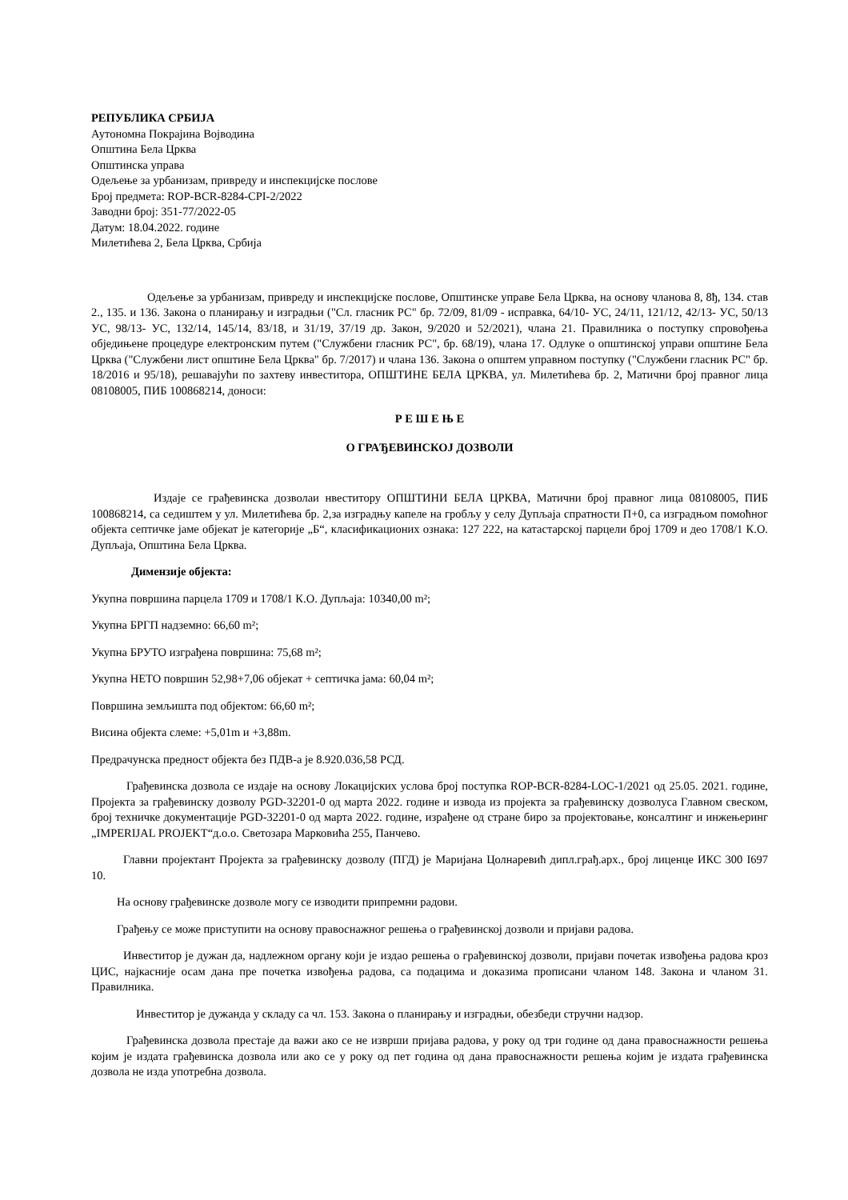РЕПУБЛИКА СРБИЈА
Аутономна Покрајина Војводина
Општина Бела Црква
Општинска управа
Одељење за урбанизам, привреду и инспекцијске послове
Број предмета: ROP-BCR-8284-CPI-2/2022
Заводни број: 351-77/2022-05
Датум: 18.04.2022. године
Милетићева 2, Бела Црква, Србија
Одељење за урбанизам, привреду и инспекцијске послове, Општинске управе Бела Црква, на основу чланова 8, 8ђ, 134. став 2., 135. и 136. Закона о планирању и изградњи ("Сл. гласник РС" бр. 72/09, 81/09 - исправка, 64/10- УС, 24/11, 121/12, 42/13- УС, 50/13 УС, 98/13- УС, 132/14, 145/14, 83/18, и 31/19, 37/19 др. Закон, 9/2020 и 52/2021), члана 21. Правилника о поступку спровођења обједињене процедуре електронским путем ("Службени гласник РС", бр. 68/19), члана 17. Одлуке о општинској управи општине Бела Црква ("Службени лист општине Бела Црква" бр. 7/2017) и члана 136. Закона о општем управном поступку ("Службени гласник РС" бр. 18/2016 и 95/18), решавајући по захтеву инвеститора, ОПШТИНЕ БЕЛА ЦРКВА, ул. Милетићева бр. 2, Матични број правног лица 08108005, ПИБ 100868214, доноси:
Р Е Ш Е Њ Е
О ГРАЂЕВИНСКОЈ ДОЗВОЛИ
Издаје се грађевинска дозволаи нвеститору ОПШТИНИ БЕЛА ЦРКВА, Матични број правног лица 08108005, ПИБ 100868214, са седиштем у ул. Милетићева бр. 2,за изградњу капеле на гробљу у селу Дупљаја спратности П+0, са изградњом помоћног објекта септичке јаме објекат је категорије „Б“, класификационих ознака: 127 222, на катастарској парцели број 1709 и део 1708/1 К.О. Дупљаја, Општина Бела Црква.
Димензије објекта:
Укупна површина парцела 1709 и 1708/1 К.О. Дупљаја: 10340,00 m²;
Укупна БРГП надземно: 66,60 m²;
Укупна БРУТО изграђена површина: 75,68 m²;
Укупна НЕТО површин 52,98+7,06 објекат + септичка јама: 60,04 m²;
Површина земљишта под објектом: 66,60 m²;
Висина објекта слеме: +5,01m и +3,88m.
Предрачунска предност објекта без ПДВ-а је 8.920.036,58 РСД.
Грађевинска дозвола се издаје на основу Локацијских услова број поступка ROP-BCR-8284-LOC-1/2021 од 25.05. 2021. године, Пројекта за грађевинску дозволу PGD-32201-0 од марта 2022. године и извода из пројекта за грађевинску дозволуса Главном свеском, број техничке документације PGD-32201-0 од марта 2022. године, израђене од стране биро за пројектовање, консалтинг и инжењеринг „IMPERIJAL PROJEKT“д.о.о. Светозара Марковића 255, Панчево.
Главни пројектант Пројекта за грађевинску дозволу (ПГД) је Маријана Цолнаревић дипл.грађ.арх., број лиценце ИКС 300 I697 10.
На основу грађевинске дозволе могу се изводити припремни радови.
Грађењу се може приступити на основу правоснажног решења о грађевинској дозволи и пријави радова.
Инвеститор је дужан да, надлежном органу који је издао решења о грађевинској дозволи, пријави почетак извођења радова кроз ЦИС, најкасније осам дана пре почетка извођења радова, са подацима и доказима прописани чланом 148. Закона и чланом 31. Правилника.
Инвеститор је дужанда у складу са чл. 153. Закона о планирању и изградњи, обезбеди стручни надзор.
Грађевинска дозвола престаје да важи ако се не изврши пријава радова, у року од три године од дана правоснажности решења којим је издата грађевинска дозвола или ако се у року од пет година од дана правоснажности решења којим је издата грађевинска дозвола не изда употребна дозвола.